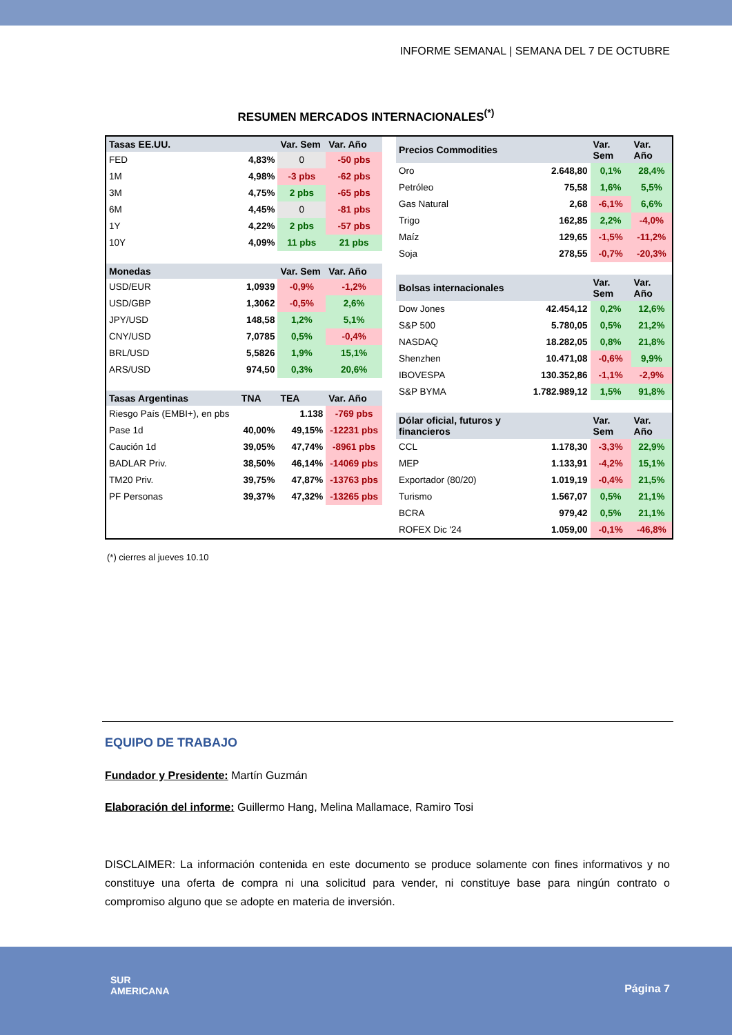INFORME SEMANAL | SEMANA DEL 7 DE OCTUBRE
RESUMEN MERCADOS INTERNACIONALES<sup>(*)</sup>
| Tasas EE.UU. | | Var. Sem | Var. Año |
| --- | --- | --- | --- |
| FED | 4,83% | 0 | -50 pbs |
| 1M | 4,98% | -3 pbs | -62 pbs |
| 3M | 4,75% | 2 pbs | -65 pbs |
| 6M | 4,45% | 0 | -81 pbs |
| 1Y | 4,22% | 2 pbs | -57 pbs |
| 10Y | 4,09% | 11 pbs | 21 pbs |
| Monedas | | Var. Sem | Var. Año |
| USD/EUR | 1,0939 | -0,9% | -1,2% |
| USD/GBP | 1,3062 | -0,5% | 2,6% |
| JPY/USD | 148,58 | 1,2% | 5,1% |
| CNY/USD | 7,0785 | 0,5% | -0,4% |
| BRL/USD | 5,5826 | 1,9% | 15,1% |
| ARS/USD | 974,50 | 0,3% | 20,6% |
| Tasas Argentinas | TNA | TEA | Var. Año |
| Riesgo País (EMBI+), en pbs | | 1.138 | -769 pbs |
| Pase 1d | 40,00% | 49,15% | -12231 pbs |
| Caución 1d | 39,05% | 47,74% | -8961 pbs |
| BADLAR Priv. | 38,50% | 46,14% | -14069 pbs |
| TM20 Priv. | 39,75% | 47,87% | -13763 pbs |
| PF Personas | 39,37% | 47,32% | -13265 pbs |
| Precios Commodities | | Var. Sem | Var. Año |
| --- | --- | --- | --- |
| Oro | 2.648,80 | 0,1% | 28,4% |
| Petróleo | 75,58 | 1,6% | 5,5% |
| Gas Natural | 2,68 | -6,1% | 6,6% |
| Trigo | 162,85 | 2,2% | -4,0% |
| Maíz | 129,65 | -1,5% | -11,2% |
| Soja | 278,55 | -0,7% | -20,3% |
| Bolsas internacionales | | Var. Sem | Var. Año |
| Dow Jones | 42.454,12 | 0,2% | 12,6% |
| S&P 500 | 5.780,05 | 0,5% | 21,2% |
| NASDAQ | 18.282,05 | 0,8% | 21,8% |
| Shenzhen | 10.471,08 | -0,6% | 9,9% |
| IBOVESPA | 130.352,86 | -1,1% | -2,9% |
| S&P BYMA | 1.782.989,12 | 1,5% | 91,8% |
| Dólar oficial, futuros y financieros | | Var. Sem | Var. Año |
| CCL | 1.178,30 | -3,3% | 22,9% |
| MEP | 1.133,91 | -4,2% | 15,1% |
| Exportador (80/20) | 1.019,19 | -0,4% | 21,5% |
| Turismo | 1.567,07 | 0,5% | 21,1% |
| BCRA | 979,42 | 0,5% | 21,1% |
| ROFEX Dic '24 | 1.059,00 | -0,1% | -46,8% |
(*) cierres al jueves 10.10
EQUIPO DE TRABAJO
Fundador y Presidente: Martín Guzmán
Elaboración del informe: Guillermo Hang, Melina Mallamace, Ramiro Tosi
DISCLAIMER: La información contenida en este documento se produce solamente con fines informativos y no constituye una oferta de compra ni una solicitud para vender, ni constituye base para ningún contrato o compromiso alguno que se adopte en materia de inversión.
SUR
AMERICANA
Página 7